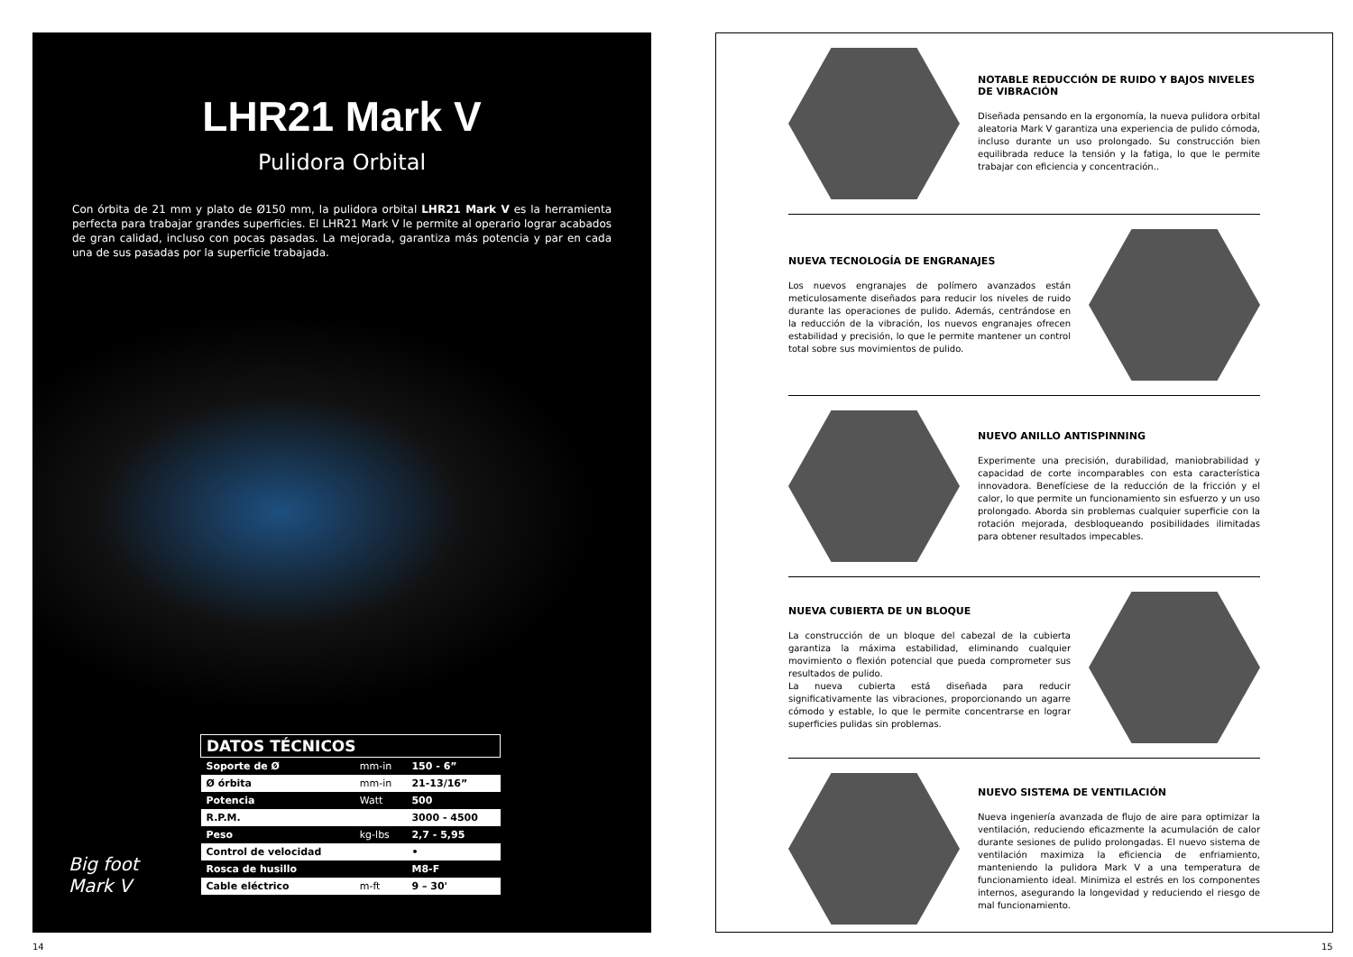LHR21 Mark V
Pulidora Orbital
Con órbita de 21 mm y plato de Ø150 mm, la pulidora orbital LHR21 Mark V es la herramienta perfecta para trabajar grandes superficies. El LHR21 Mark V le permite al operario lograr acabados de gran calidad, incluso con pocas pasadas. La mejorada, garantiza más potencia y par en cada una de sus pasadas por la superficie trabajada.
Big foot
Mark V
| DATOS TÉCNICOS | | |
| --- | --- | --- |
| Soporte de Ø | mm-in | 150 - 6” |
| Ø órbita | mm-in | 21-13/16” |
| Potencia | Watt | 500 |
| R.P.M. | | 3000 - 4500 |
| Peso | kg-lbs | 2,7 - 5,95 |
| Control de velocidad | | • |
| Rosca de husillo | | M8-F |
| Cable eléctrico | m-ft | 9 – 30' |
NOTABLE REDUCCIÓN DE RUIDO Y BAJOS NIVELES DE VIBRACIÓN
Diseñada pensando en la ergonomía, la nueva pulidora orbital aleatoria Mark V garantiza una experiencia de pulido cómoda, incluso durante un uso prolongado. Su construcción bien equilibrada reduce la tensión y la fatiga, lo que le permite trabajar con eficiencia y concentración..
NUEVA TECNOLOGÍA DE ENGRANAJES
Los nuevos engranajes de polímero avanzados están meticulosamente diseñados para reducir los niveles de ruido durante las operaciones de pulido. Además, centrándose en la reducción de la vibración, los nuevos engranajes ofrecen estabilidad y precisión, lo que le permite mantener un control total sobre sus movimientos de pulido.
NUEVO ANILLO ANTISPINNING
Experimente una precisión, durabilidad, maniobrabilidad y capacidad de corte incomparables con esta característica innovadora. Benefíciese de la reducción de la fricción y el calor, lo que permite un funcionamiento sin esfuerzo y un uso prolongado. Aborda sin problemas cualquier superficie con la rotación mejorada, desbloqueando posibilidades ilimitadas para obtener resultados impecables.
NUEVA CUBIERTA DE UN BLOQUE
La construcción de un bloque del cabezal de la cubierta garantiza la máxima estabilidad, eliminando cualquier movimiento o flexión potencial que pueda comprometer sus resultados de pulido.
La nueva cubierta está diseñada para reducir significativamente las vibraciones, proporcionando un agarre cómodo y estable, lo que le permite concentrarse en lograr superficies pulidas sin problemas.
NUEVO SISTEMA DE VENTILACIÓN
Nueva ingeniería avanzada de flujo de aire para optimizar la ventilación, reduciendo eficazmente la acumulación de calor durante sesiones de pulido prolongadas. El nuevo sistema de ventilación maximiza la eficiencia de enfriamiento, manteniendo la pulidora Mark V a una temperatura de funcionamiento ideal. Minimiza el estrés en los componentes internos, asegurando la longevidad y reduciendo el riesgo de mal funcionamiento.
14 15